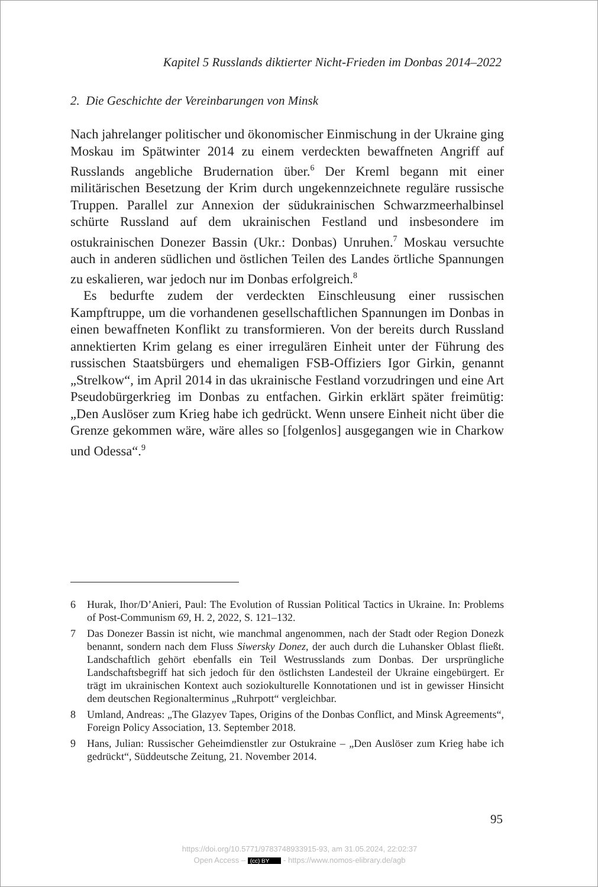Kapitel 5 Russlands diktierter Nicht-Frieden im Donbas 2014–2022
2. Die Geschichte der Vereinbarungen von Minsk
Nach jahrelanger politischer und ökonomischer Einmischung in der Ukraine ging Moskau im Spätwinter 2014 zu einem verdeckten bewaffneten Angriff auf Russlands angebliche Brudernation über.<sup>6</sup> Der Kreml begann mit einer militärischen Besetzung der Krim durch ungekennzeichnete reguläre russische Truppen. Parallel zur Annexion der südukrainischen Schwarzmeerhalbinsel schürte Russland auf dem ukrainischen Festland und insbesondere im ostukrainischen Donezer Bassin (Ukr.: Donbas) Unruhen.<sup>7</sup> Moskau versuchte auch in anderen südlichen und östlichen Teilen des Landes örtliche Spannungen zu eskalieren, war jedoch nur im Donbas erfolgreich.<sup>8</sup>
Es bedurfte zudem der verdeckten Einschleusung einer russischen Kampftruppe, um die vorhandenen gesellschaftlichen Spannungen im Donbas in einen bewaffneten Konflikt zu transformieren. Von der bereits durch Russland annektierten Krim gelang es einer irregulären Einheit unter der Führung des russischen Staatsbürgers und ehemaligen FSB-Offiziers Igor Girkin, genannt „Strelkow“, im April 2014 in das ukrainische Festland vorzudringen und eine Art Pseudobürgerkrieg im Donbas zu entfachen. Girkin erklärt später freimütig: „Den Auslöser zum Krieg habe ich gedrückt. Wenn unsere Einheit nicht über die Grenze gekommen wäre, wäre alles so [folgenlos] ausgegangen wie in Charkow und Odessa“.<sup>9</sup>
6 Hurak, Ihor/D’Anieri, Paul: The Evolution of Russian Political Tactics in Ukraine. In: Problems of Post-Communism 69, H. 2, 2022, S. 121–132.
7 Das Donezer Bassin ist nicht, wie manchmal angenommen, nach der Stadt oder Region Donezk benannt, sondern nach dem Fluss Siwersky Donez, der auch durch die Luhansker Oblast fließt. Landschaftlich gehört ebenfalls ein Teil Westrusslands zum Donbas. Der ursprüngliche Landschaftsbegriff hat sich jedoch für den östlichsten Landesteil der Ukraine eingebürgert. Er trägt im ukrainischen Kontext auch soziokulturelle Konnotationen und ist in gewisser Hinsicht dem deutschen Regionalterminus „Ruhrpott“ vergleichbar.
8 Umland, Andreas: „The Glazyev Tapes, Origins of the Donbas Conflict, and Minsk Agreements“, Foreign Policy Association, 13. September 2018.
9 Hans, Julian: Russischer Geheimdienstler zur Ostukraine – „Den Auslöser zum Krieg habe ich gedrückt“, Süddeutsche Zeitung, 21. November 2014.
95
https://doi.org/10.5771/9783748933915-93, am 31.05.2024, 22:02:37
Open Access – (cc) BY - https://www.nomos-elibrary.de/agb